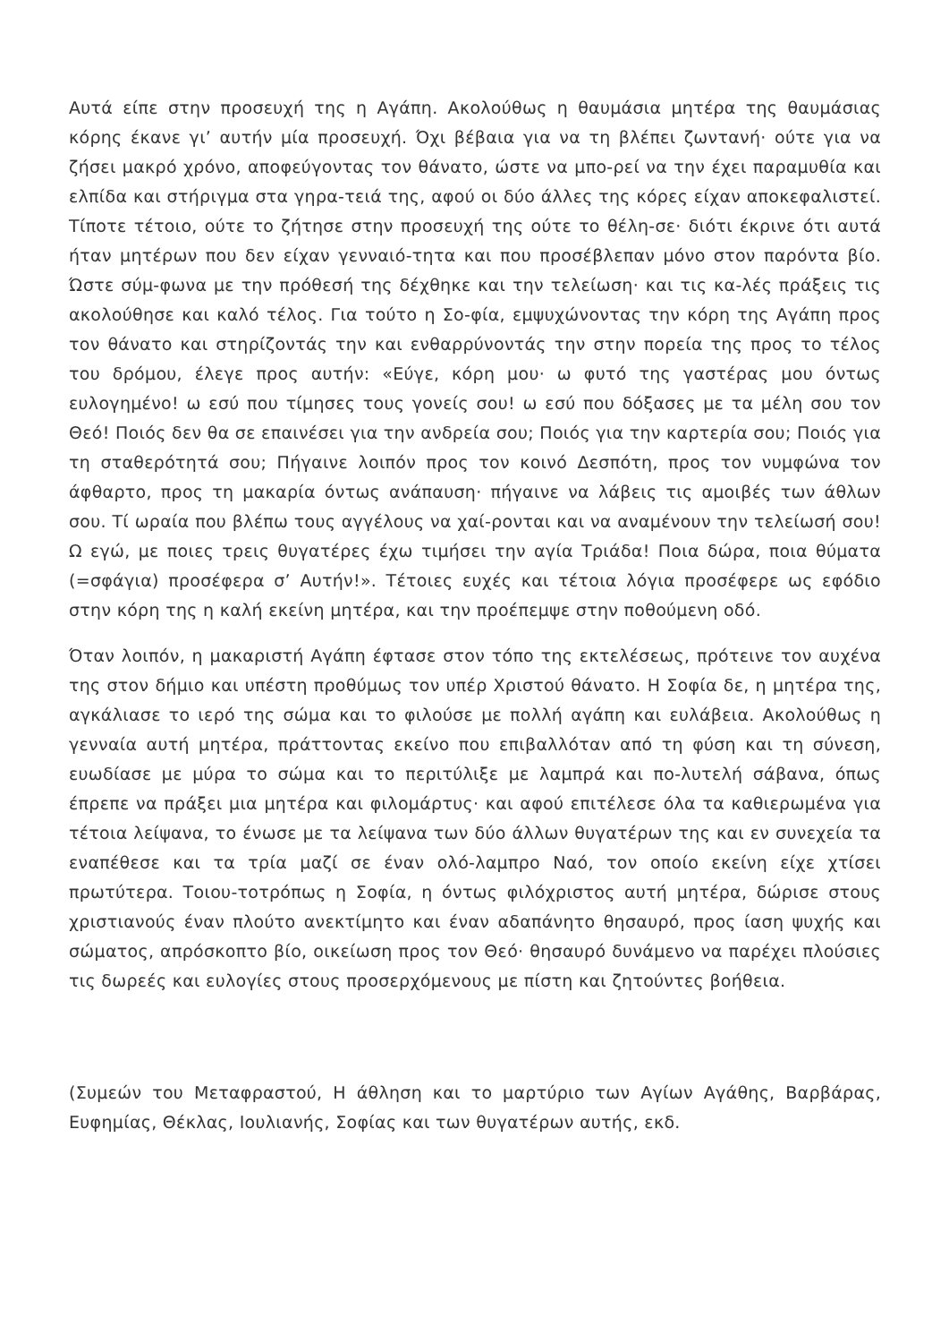Αυτά είπε στην προσευχή της η Αγάπη. Ακολούθως η θαυμάσια μητέρα της θαυμάσιας κόρης έκανε γι’ αυτήν μία προσευχή. Όχι βέβαια για να τη βλέπει ζωντανή· ούτε για να ζήσει μακρό χρόνο, αποφεύγοντας τον θάνατο, ώστε να μπο-ρεί να την έχει παραμυθία και ελπίδα και στήριγμα στα γηρα-τειά της, αφού οι δύο άλλες της κόρες είχαν αποκεφαλιστεί. Τίποτε τέτοιο, ούτε το ζήτησε στην προσευχή της ούτε το θέλη-σε· διότι έκρινε ότι αυτά ήταν μητέρων που δεν είχαν γενναιό-τητα και που προσέβλεπαν μόνο στον παρόντα βίο. Ώστε σύμ-φωνα με την πρόθεσή της δέχθηκε και την τελείωση· και τις κα-λές πράξεις τις ακολούθησε και καλό τέλος. Για τούτο η Σο-φία, εμψυχώνοντας την κόρη της Αγάπη προς τον θάνατο και στηρίζοντάς την και ενθαρρύνοντάς την στην πορεία της προς το τέλος του δρόμου, έλεγε προς αυτήν: «Εύγε, κόρη μου· ω φυτό της γαστέρας μου όντως ευλογημένο! ω εσύ που τίμησες τους γονείς σου! ω εσύ που δόξασες με τα μέλη σου τον Θεό! Ποιός δεν θα σε επαινέσει για την ανδρεία σου; Ποιός για την καρτερία σου; Ποιός για τη σταθερότητά σου; Πήγαινε λοιπόν προς τον κοινό Δεσπότη, προς τον νυμφώνα τον άφθαρτο, προς τη μακαρία όντως ανάπαυση· πήγαινε να λάβεις τις αμοιβές των άθλων σου. Τί ωραία που βλέπω τους αγγέλους να χαί-ρονται και να αναμένουν την τελείωσή σου! Ω εγώ, με ποιες τρεις θυγατέρες έχω τιμήσει την αγία Τριάδα! Ποια δώρα, ποια θύματα (=σφάγια) προσέφερα σ’ Αυτήν!». Τέτοιες ευχές και τέτοια λόγια προσέφερε ως εφόδιο στην κόρη της η καλή εκείνη μητέρα, και την προέπεμψε στην ποθούμενη οδό.
Όταν λοιπόν, η μακαριστή Αγάπη έφτασε στον τόπο της εκτελέσεως, πρότεινε τον αυχένα της στον δήμιο και υπέστη προθύμως τον υπέρ Χριστού θάνατο. Η Σοφία δε, η μητέρα της, αγκάλιασε το ιερό της σώμα και το φιλούσε με πολλή αγάπη και ευλάβεια. Ακολούθως η γενναία αυτή μητέρα, πράττοντας εκείνο που επιβαλλόταν από τη φύση και τη σύνεση, ευωδίασε με μύρα το σώμα και το περιτύλιξε με λαμπρά και πο-λυτελή σάβανα, όπως έπρεπε να πράξει μια μητέρα και φιλομάρτυς· και αφού επιτέλεσε όλα τα καθιερωμένα για τέτοια λείψανα, το ένωσε με τα λείψανα των δύο άλλων θυγατέρων της και εν συνεχεία τα εναπέθεσε και τα τρία μαζί σε έναν ολό-λαμπρο Ναό, τον οποίο εκείνη είχε χτίσει πρωτύτερα. Τοιου-τοτρόπως η Σοφία, η όντως φιλόχριστος αυτή μητέρα, δώρισε στους χριστιανούς έναν πλούτο ανεκτίμητο και έναν αδαπάνητο θησαυρό, προς ίαση ψυχής και σώματος, απρόσκοπτο βίο, οικείωση προς τον Θεό· θησαυρό δυνάμενο να παρέχει πλούσιες τις δωρεές και ευλογίες στους προσερχόμενους με πίστη και ζητούντες βοήθεια.
(Συμεών του Μεταφραστού, Η άθληση και το μαρτύριο των Αγίων Αγάθης, Βαρβάρας, Ευφημίας, Θέκλας, Ιουλιανής, Σοφίας και των θυγατέρων αυτής, εκδ.